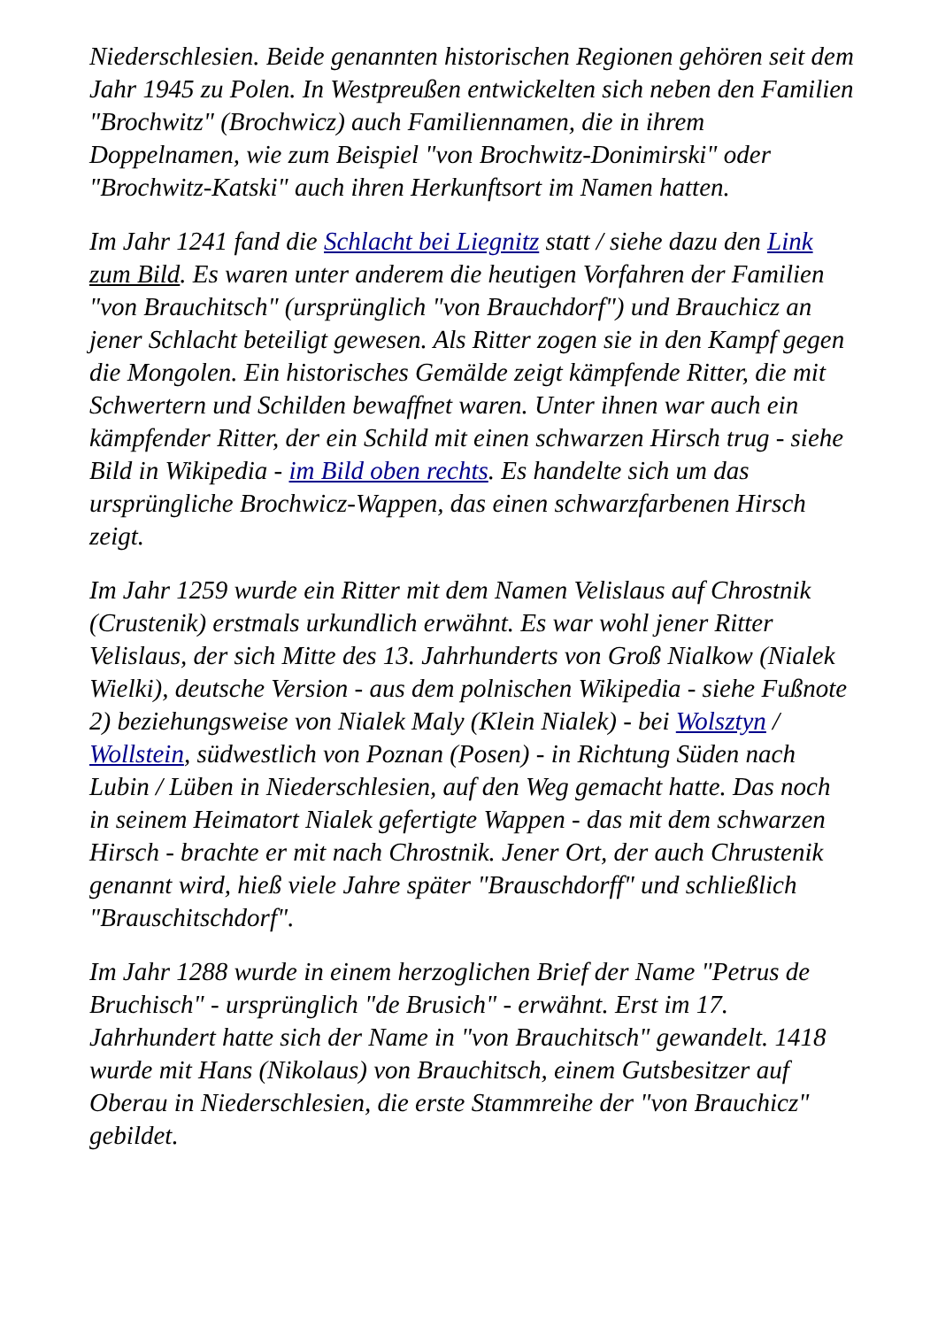Niederschlesien. Beide genannten historischen Regionen gehören seit dem Jahr 1945 zu Polen. In Westpreußen entwickelten sich neben den Familien "Brochwitz" (Brochwicz) auch Familiennamen, die in ihrem Doppelnamen, wie zum Beispiel "von Brochwitz-Donimirski" oder "Brochwitz-Katski" auch ihren Herkunftsort im Namen hatten.
Im Jahr 1241 fand die Schlacht bei Liegnitz statt / siehe dazu den Link zum Bild. Es waren unter anderem die heutigen Vorfahren der Familien "von Brauchitsch" (ursprünglich "von Brauchdorf") und Brauchicz an jener Schlacht beteiligt gewesen. Als Ritter zogen sie in den Kampf gegen die Mongolen. Ein historisches Gemälde zeigt kämpfende Ritter, die mit Schwertern und Schilden bewaffnet waren. Unter ihnen war auch ein kämpfender Ritter, der ein Schild mit einen schwarzen Hirsch trug - siehe Bild in Wikipedia - im Bild oben rechts. Es handelte sich um das ursprüngliche Brochwicz-Wappen, das einen schwarzfarbenen Hirsch zeigt.
Im Jahr 1259 wurde ein Ritter mit dem Namen Velislaus auf Chrostnik (Crustenik) erstmals urkundlich erwähnt. Es war wohl jener Ritter Velislaus, der sich Mitte des 13. Jahrhunderts von Groß Nialkow (Nialek Wielki), deutsche Version - aus dem polnischen Wikipedia - siehe Fußnote 2) beziehungsweise von Nialek Maly (Klein Nialek) - bei Wolsztyn / Wollstein, südwestlich von Poznan (Posen) - in Richtung Süden nach Lubin / Lüben in Niederschlesien, auf den Weg gemacht hatte. Das noch in seinem Heimatort Nialek gefertigte Wappen - das mit dem schwarzen Hirsch - brachte er mit nach Chrostnik. Jener Ort, der auch Chrustenik genannt wird, hieß viele Jahre später "Brauschdorff" und schließlich "Brauschitschdorf".
Im Jahr 1288 wurde in einem herzoglichen Brief der Name "Petrus de Bruchisch" - ursprünglich "de Brusich" - erwähnt. Erst im 17. Jahrhundert hatte sich der Name in "von Brauchitsch" gewandelt. 1418 wurde mit Hans (Nikolaus) von Brauchitsch, einem Gutsbesitzer auf Oberau in Niederschlesien, die erste Stammreihe der "von Brauchicz" gebildet.